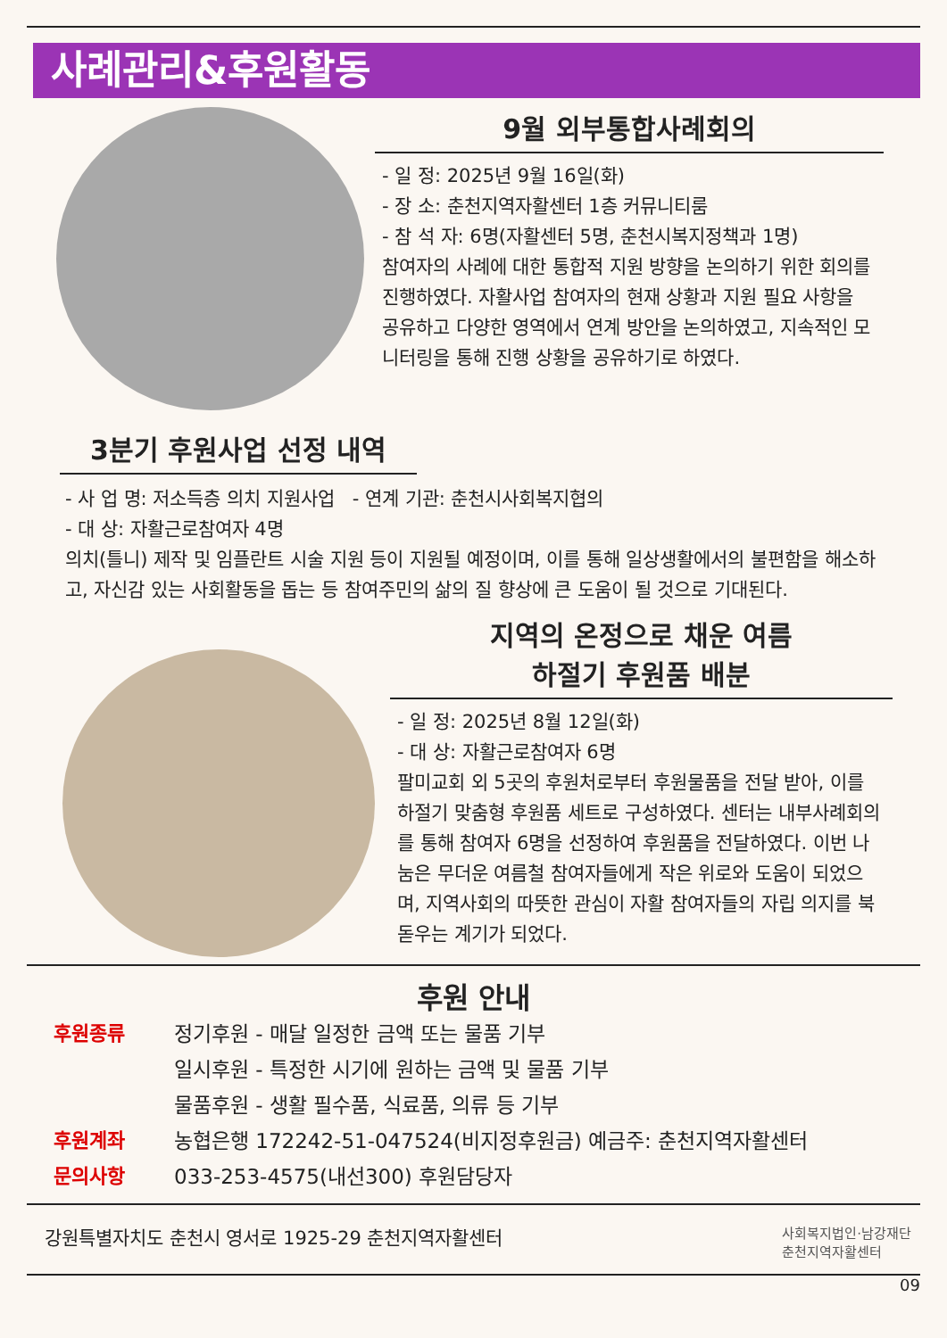사례관리&후원활동
9월 외부통합사례회의
- 일 정: 2025년 9월 16일(화)
- 장 소: 춘천지역자활센터 1층 커뮤니티룸
- 참 석 자: 6명(자활센터 5명, 춘천시복지정책과 1명)
참여자의 사례에 대한 통합적 지원 방향을 논의하기 위한 회의를 진행하였다. 자활사업 참여자의 현재 상황과 지원 필요 사항을 공유하고 다양한 영역에서 연계 방안을 논의하였고, 지속적인 모니터링을 통해 진행 상황을 공유하기로 하였다.
3분기 후원사업 선정 내역
- 사 업 명: 저소득층 의치 지원사업 - 연계 기관: 춘천시사회복지협의
- 대 상: 자활근로참여자 4명
의치(틀니) 제작 및 임플란트 시술 지원 등이 지원될 예정이며, 이를 통해 일상생활에서의 불편함을 해소하고, 자신감 있는 사회활동을 돕는 등 참여주민의 삶의 질 향상에 큰 도움이 될 것으로 기대된다.
지역의 온정으로 채운 여름
하절기 후원품 배분
- 일 정: 2025년 8월 12일(화)
- 대 상: 자활근로참여자 6명
팔미교회 외 5곳의 후원처로부터 후원물품을 전달 받아, 이를 하절기 맞춤형 후원품 세트로 구성하였다. 센터는 내부사례회의를 통해 참여자 6명을 선정하여 후원품을 전달하였다. 이번 나눔은 무더운 여름철 참여자들에게 작은 위로와 도움이 되었으며, 지역사회의 따뜻한 관심이 자활 참여자들의 자립 의지를 북돋우는 계기가 되었다.
후원 안내
후원종류 정기후원 - 매달 일정한 금액 또는 물품 기부
일시후원 - 특정한 시기에 원하는 금액 및 물품 기부
물품후원 - 생활 필수품, 식료품, 의류 등 기부
후원계좌 농협은행 172242-51-047524(비지정후원금) 예금주: 춘천지역자활센터
문의사항 033-253-4575(내선300) 후원담당자
강원특별자치도 춘천시 영서로 1925-29 춘천지역자활센터
사회복지법인·남강재단
춘천지역자활센터
09